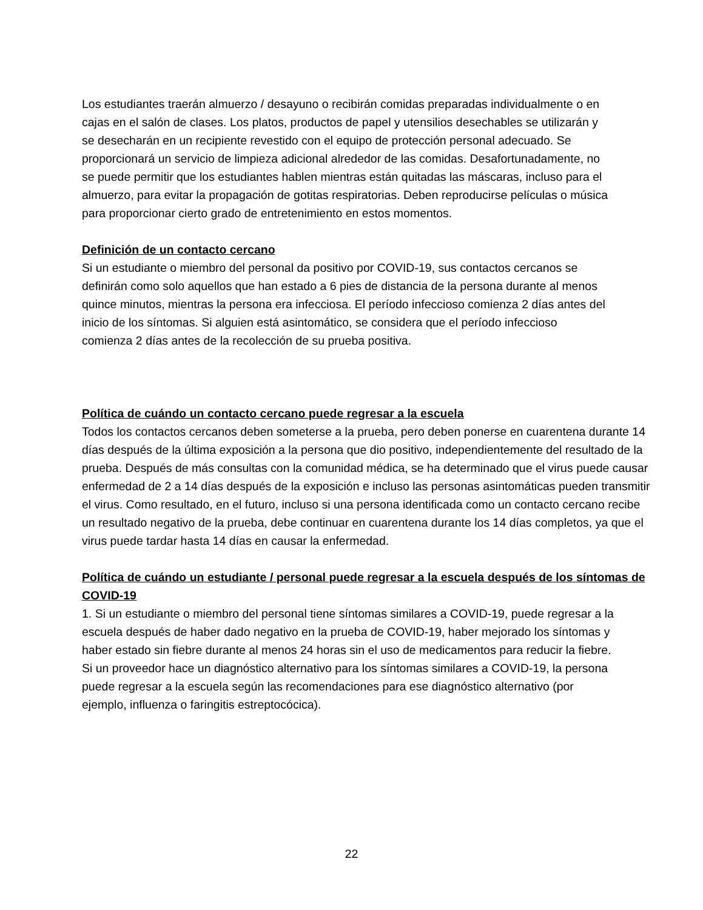Los estudiantes traerán almuerzo / desayuno o recibirán comidas preparadas individualmente o en cajas en el salón de clases. Los platos, productos de papel y utensilios desechables se utilizarán y se desecharán en un recipiente revestido con el equipo de protección personal adecuado. Se proporcionará un servicio de limpieza adicional alrededor de las comidas. Desafortunadamente, no se puede permitir que los estudiantes hablen mientras están quitadas las máscaras, incluso para el almuerzo, para evitar la propagación de gotitas respiratorias. Deben reproducirse películas o música para proporcionar cierto grado de entretenimiento en estos momentos.
Definición de un contacto cercano
Si un estudiante o miembro del personal da positivo por COVID-19, sus contactos cercanos se definirán como solo aquellos que han estado a 6 pies de distancia de la persona durante al menos quince minutos, mientras la persona era infecciosa. El período infeccioso comienza 2 días antes del inicio de los síntomas. Si alguien está asintomático, se considera que el período infeccioso comienza 2 días antes de la recolección de su prueba positiva.
Política de cuándo un contacto cercano puede regresar a la escuela
Todos los contactos cercanos deben someterse a la prueba, pero deben ponerse en cuarentena durante 14 días después de la última exposición a la persona que dio positivo, independientemente del resultado de la prueba. Después de más consultas con la comunidad médica, se ha determinado que el virus puede causar enfermedad de 2 a 14 días después de la exposición e incluso las personas asintomáticas pueden transmitir el virus. Como resultado, en el futuro, incluso si una persona identificada como un contacto cercano recibe un resultado negativo de la prueba, debe continuar en cuarentena durante los 14 días completos, ya que el virus puede tardar hasta 14 días en causar la enfermedad.
Política de cuándo un estudiante / personal puede regresar a la escuela después de los síntomas de COVID-19
1. Si un estudiante o miembro del personal tiene síntomas similares a COVID-19, puede regresar a la escuela después de haber dado negativo en la prueba de COVID-19, haber mejorado los síntomas y haber estado sin fiebre durante al menos 24 horas sin el uso de medicamentos para reducir la fiebre. Si un proveedor hace un diagnóstico alternativo para los síntomas similares a COVID-19, la persona puede regresar a la escuela según las recomendaciones para ese diagnóstico alternativo (por ejemplo, influenza o faringitis estreptocócica).
22